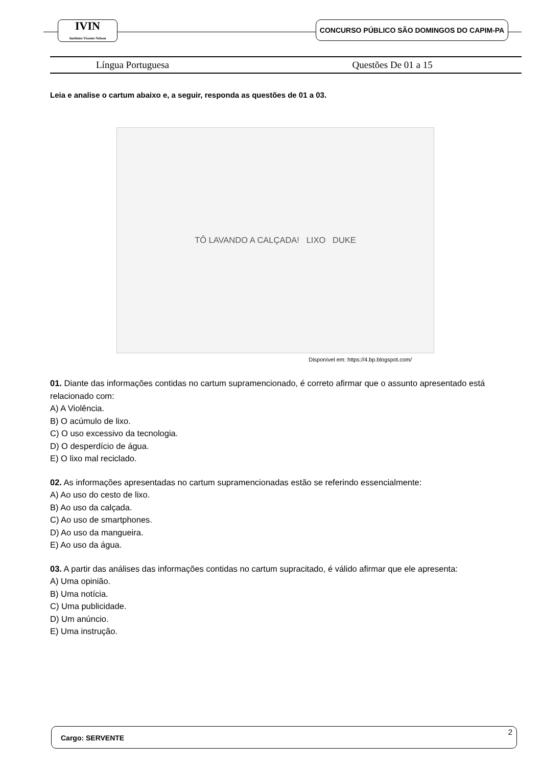IVIN
Instituto Vicente Nelson
CONCURSO PÚBLICO SÃO DOMINGOS DO CAPIM-PA
Língua Portuguesa Questões De 01 a 15
Leia e analise o cartum abaixo e, a seguir, responda as questões de 01 a 03.
TÔ LAVANDO A CALÇADA! LIXO DUKE
Disponível em: https://4.bp.blogspot.com/
01. Diante das informações contidas no cartum supramencionado, é correto afirmar que o assunto apresentado está relacionado com:
A) A Violência.
B) O acúmulo de lixo.
C) O uso excessivo da tecnologia.
D) O desperdício de água.
E) O lixo mal reciclado.
02. As informações apresentadas no cartum supramencionadas estão se referindo essencialmente:
A) Ao uso do cesto de lixo.
B) Ao uso da calçada.
C) Ao uso de smartphones.
D) Ao uso da mangueira.
E) Ao uso da água.
03. A partir das análises das informações contidas no cartum supracitado, é válido afirmar que ele apresenta:
A) Uma opinião.
B) Uma notícia.
C) Uma publicidade.
D) Um anúncio.
E) Uma instrução.
Cargo: SERVENTE
2